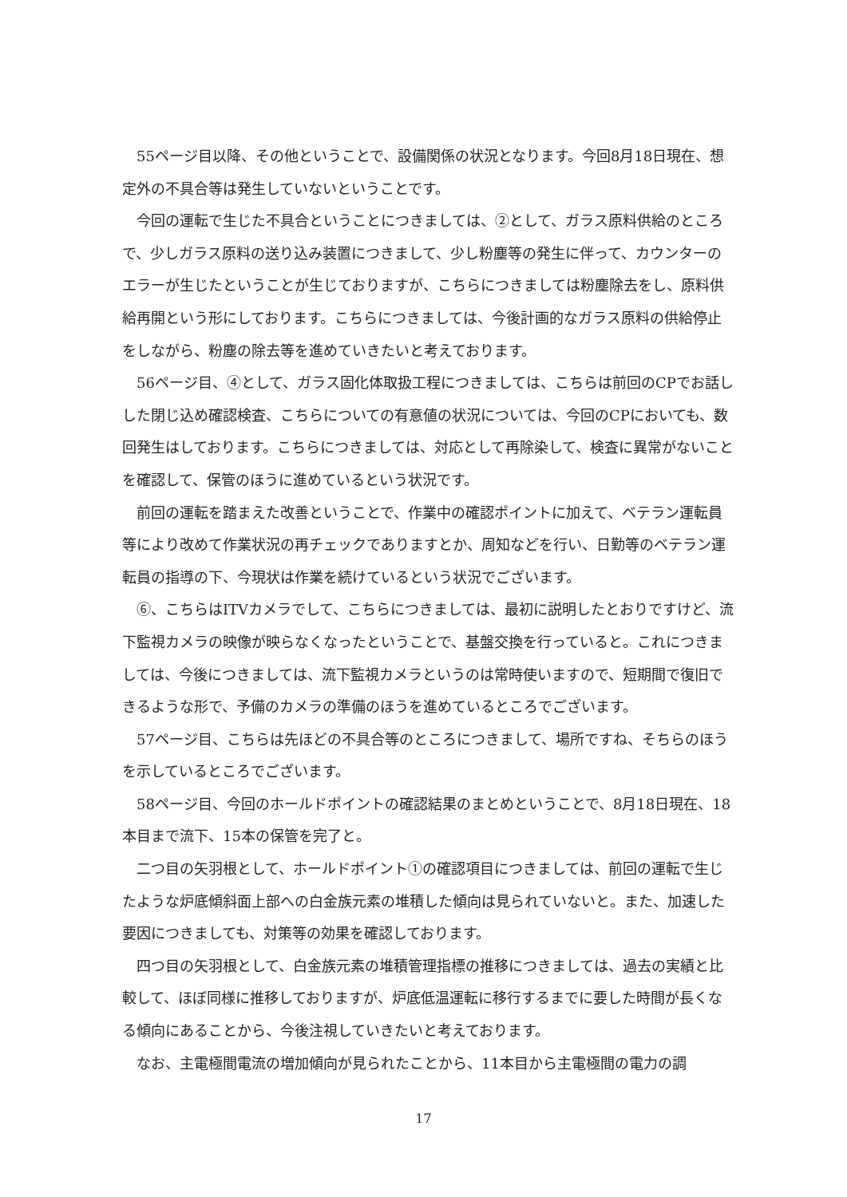55ページ目以降、その他ということで、設備関係の状況となります。今回8月18日現在、想定外の不具合等は発生していないということです。
今回の運転で生じた不具合ということにつきましては、②として、ガラス原料供給のところで、少しガラス原料の送り込み装置につきまして、少し粉塵等の発生に伴って、カウンターのエラーが生じたということが生じておりますが、こちらにつきましては粉塵除去をし、原料供給再開という形にしております。こちらにつきましては、今後計画的なガラス原料の供給停止をしながら、粉塵の除去等を進めていきたいと考えております。
56ページ目、④として、ガラス固化体取扱工程につきましては、こちらは前回のCPでお話しした閉じ込め確認検査、こちらについての有意値の状況については、今回のCPにおいても、数回発生はしております。こちらにつきましては、対応として再除染して、検査に異常がないことを確認して、保管のほうに進めているという状況です。
前回の運転を踏まえた改善ということで、作業中の確認ポイントに加えて、ベテラン運転員等により改めて作業状況の再チェックでありますとか、周知などを行い、日勤等のベテラン運転員の指導の下、今現状は作業を続けているという状況でございます。
⑥、こちらはITVカメラでして、こちらにつきましては、最初に説明したとおりですけど、流下監視カメラの映像が映らなくなったということで、基盤交換を行っていると。これにつきましては、今後につきましては、流下監視カメラというのは常時使いますので、短期間で復旧できるような形で、予備のカメラの準備のほうを進めているところでございます。
57ページ目、こちらは先ほどの不具合等のところにつきまして、場所ですね、そちらのほうを示しているところでございます。
58ページ目、今回のホールドポイントの確認結果のまとめということで、8月18日現在、18本目まで流下、15本の保管を完了と。
二つ目の矢羽根として、ホールドポイント①の確認項目につきましては、前回の運転で生じたような炉底傾斜面上部への白金族元素の堆積した傾向は見られていないと。また、加速した要因につきましても、対策等の効果を確認しております。
四つ目の矢羽根として、白金族元素の堆積管理指標の推移につきましては、過去の実績と比較して、ほぼ同様に推移しておりますが、炉底低温運転に移行するまでに要した時間が長くなる傾向にあることから、今後注視していきたいと考えております。
なお、主電極間電流の増加傾向が見られたことから、11本目から主電極間の電力の調
17